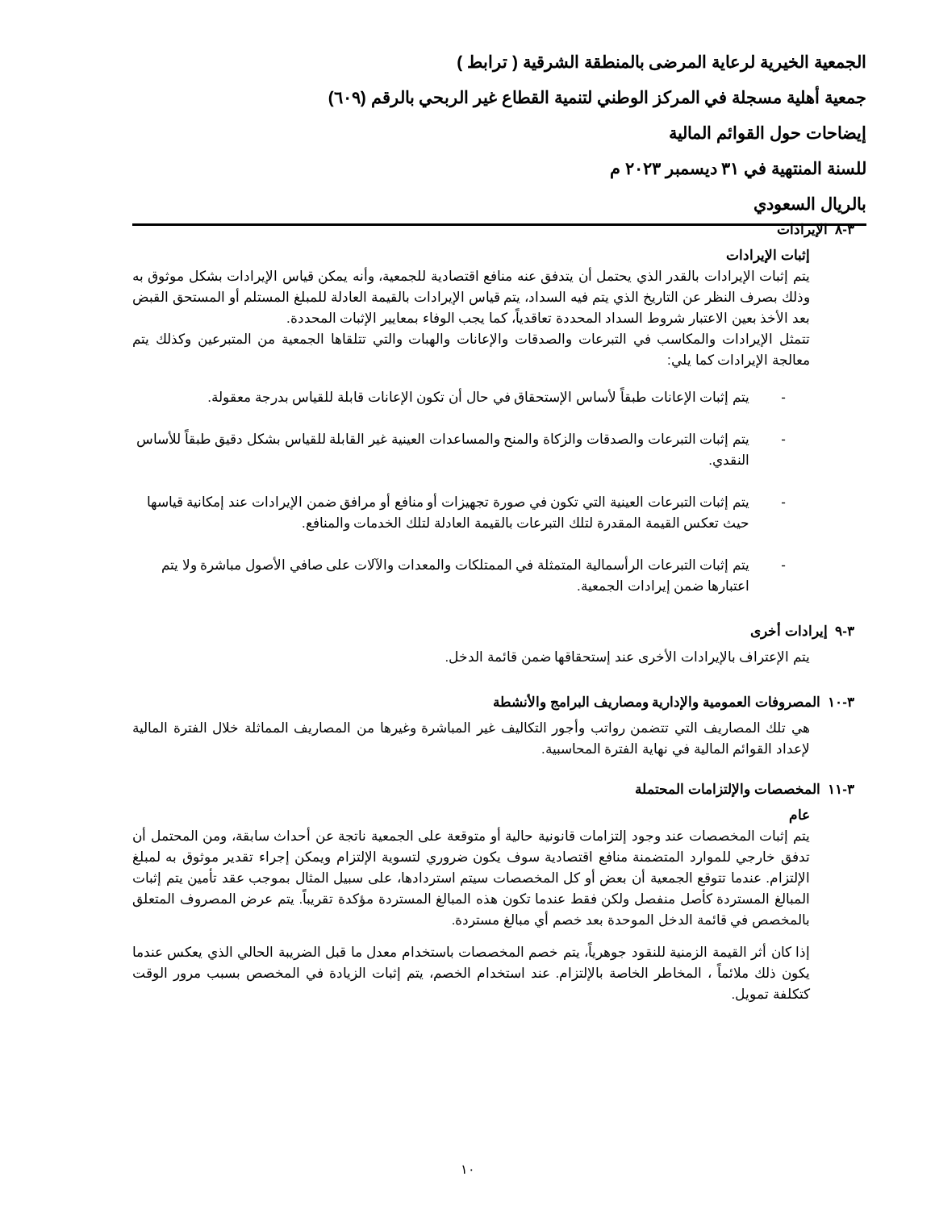الجمعية الخيرية لرعاية المرضى بالمنطقة الشرقية ( ترابط )
جمعية أهلية مسجلة في المركز الوطني لتنمية القطاع غير الربحي بالرقم (٦٠٩)
إيضاحات حول القوائم المالية
للسنة المنتهية في ٣١ ديسمبر ٢٠٢٣ م
بالريال السعودي
٣-٨ الإيرادات
إثبات الإيرادات
يتم إثبات الإيرادات بالقدر الذي يحتمل أن يتدفق عنه منافع اقتصادية للجمعية، وأنه يمكن قياس الإيرادات بشكل موثوق به وذلك بصرف النظر عن التاريخ الذي يتم فيه السداد، يتم قياس الإيرادات بالقيمة العادلة للمبلغ المستلم أو المستحق القبض بعد الأخذ بعين الاعتبار شروط السداد المحددة تعاقدياً، كما يجب الوفاء بمعايير الإثبات المحددة.
تتمثل الإيرادات والمكاسب في التبرعات والصدقات والإعانات والهبات والتي تتلقاها الجمعية من المتبرعين وكذلك يتم معالجة الإيرادات كما يلي:
- يتم إثبات الإعانات طبقاً لأساس الإستحقاق في حال أن تكون الإعانات قابلة للقياس بدرجة معقولة.
- يتم إثبات التبرعات والصدقات والزكاة والمنح والمساعدات العينية غير القابلة للقياس بشكل دقيق طبقاً للأساس النقدي.
- يتم إثبات التبرعات العينية التي تكون في صورة تجهيزات أو منافع أو مرافق ضمن الإيرادات عند إمكانية قياسها حيث تعكس القيمة المقدرة لتلك التبرعات بالقيمة العادلة لتلك الخدمات والمنافع.
- يتم إثبات التبرعات الرأسمالية المتمثلة في الممتلكات والمعدات والآلات على صافي الأصول مباشرة ولا يتم اعتبارها ضمن إيرادات الجمعية.
٣-٩ إيرادات أخرى
يتم الإعتراف بالإيرادات الأخرى عند إستحقاقها ضمن قائمة الدخل.
٣-١٠ المصروفات العمومية والإدارية ومصاريف البرامج والأنشطة
هي تلك المصاريف التي تتضمن رواتب وأجور التكاليف غير المباشرة وغيرها من المصاريف المماثلة خلال الفترة المالية لإعداد القوائم المالية في نهاية الفترة المحاسبية.
٣-١١ المخصصات والإلتزامات المحتملة
عام
يتم إثبات المخصصات عند وجود إلتزامات قانونية حالية أو متوقعة على الجمعية ناتجة عن أحداث سابقة، ومن المحتمل أن تدفق خارجي للموارد المتضمنة منافع اقتصادية سوف يكون ضروري لتسوية الإلتزام ويمكن إجراء تقدير موثوق به لمبلغ الإلتزام. عندما تتوقع الجمعية أن بعض أو كل المخصصات سيتم استردادها، على سبيل المثال بموجب عقد تأمين يتم إثبات المبالغ المستردة كأصل منفصل ولكن فقط عندما تكون هذه المبالغ المستردة مؤكدة تقريباً. يتم عرض المصروف المتعلق بالمخصص في قائمة الدخل الموحدة بعد خصم أي مبالغ مستردة.
إذا كان أثر القيمة الزمنية للنقود جوهرياً، يتم خصم المخصصات باستخدام معدل ما قبل الضريبة الحالي الذي يعكس عندما يكون ذلك ملائماً ، المخاطر الخاصة بالإلتزام. عند استخدام الخصم، يتم إثبات الزيادة في المخصص بسبب مرور الوقت كتكلفة تمويل.
١٠